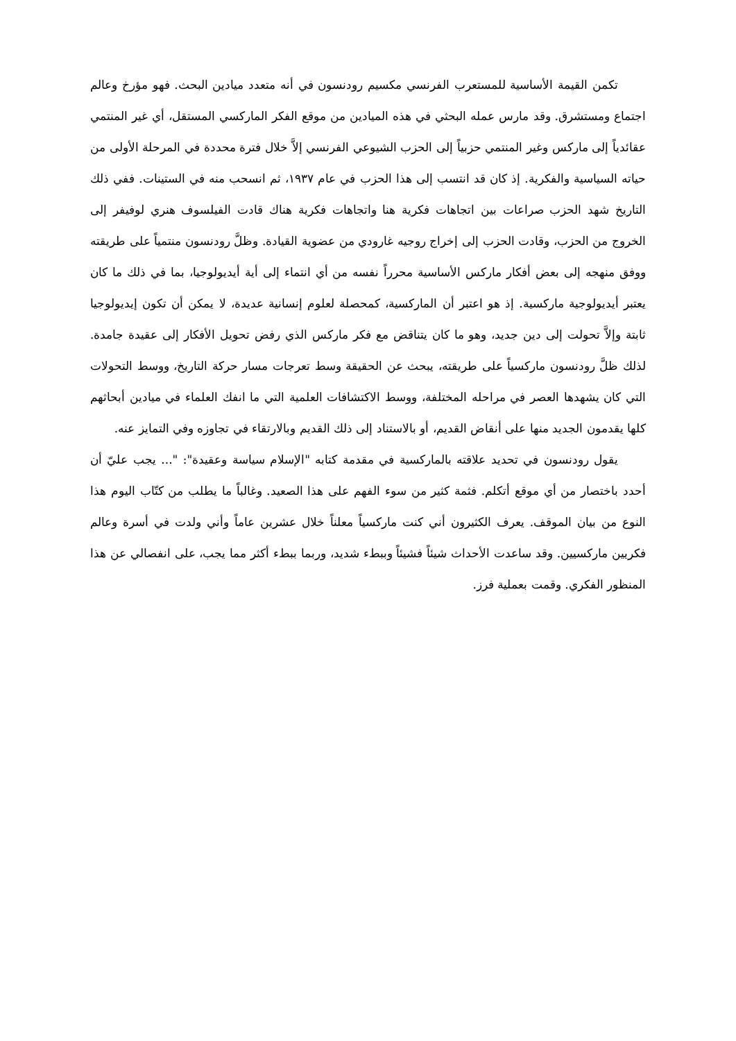تكمن القيمة الأساسية للمستعرب الفرنسي مكسيم رودنسون في أنه متعدد ميادين البحث. فهو مؤرخ وعالم اجتماع ومستشرق. وقد مارس عمله البحثي في هذه الميادين من موقع الفكر الماركسي المستقل، أي غير المنتمي عقائدياً إلى ماركس وغير المنتمي حزبياً إلى الحزب الشيوعي الفرنسي إلاَّ خلال فترة محددة في المرحلة الأولى من حياته السياسية والفكرية. إذ كان قد انتسب إلى هذا الحزب في عام ١٩٣٧، ثم انسحب منه في الستينات. ففي ذلك التاريخ شهد الحزب صراعات بين اتجاهات فكرية هنا واتجاهات فكرية هناك قادت الفيلسوف هنري لوفيفر إلى الخروج من الحزب، وقادت الحزب إلى إخراج روجيه غارودي من عضوية القيادة. وظلَّ رودنسون منتمياً على طريقته ووفق منهجه إلى بعض أفكار ماركس الأساسية محرراً نفسه من أي انتماء إلى أية أيديولوجيا، بما في ذلك ما كان يعتبر أيديولوجية ماركسية. إذ هو اعتبر أن الماركسية، كمحصلة لعلوم إنسانية عديدة، لا يمكن أن تكون إيديولوجيا ثابتة وإلاَّ تحولت إلى دين جديد، وهو ما كان يتناقض مع فكر ماركس الذي رفض تحويل الأفكار إلى عقيدة جامدة. لذلك ظلَّ رودنسون ماركسياً على طريقته، يبحث عن الحقيقة وسط تعرجات مسار حركة التاريخ، ووسط التحولات التي كان يشهدها العصر في مراحله المختلفة، ووسط الاكتشافات العلمية التي ما انفك العلماء في ميادين أبحاثهم كلها يقدمون الجديد منها على أنقاض القديم، أو بالاستناد إلى ذلك القديم وبالارتقاء في تجاوزه وفي التمايز عنه.
يقول رودنسون في تحديد علاقته بالماركسية في مقدمة كتابه "الإسلام سياسة وعقيدة": "... يجب عليّ أن أحدد باختصار من أي موقع أتكلم. فثمة كثير من سوء الفهم على هذا الصعيد. وغالباً ما يطلب من كتّاب اليوم هذا النوع من بيان الموقف. يعرف الكثيرون أني كنت ماركسياً معلناً خلال عشرين عاماً وأني ولدت في أسرة وعالم فكريين ماركسيين. وقد ساعدت الأحداث شيئاً فشيئاً وببطء شديد، وربما ببطء أكثر مما يجب، على انفصالي عن هذا المنظور الفكري. وقمت بعملية فرز.